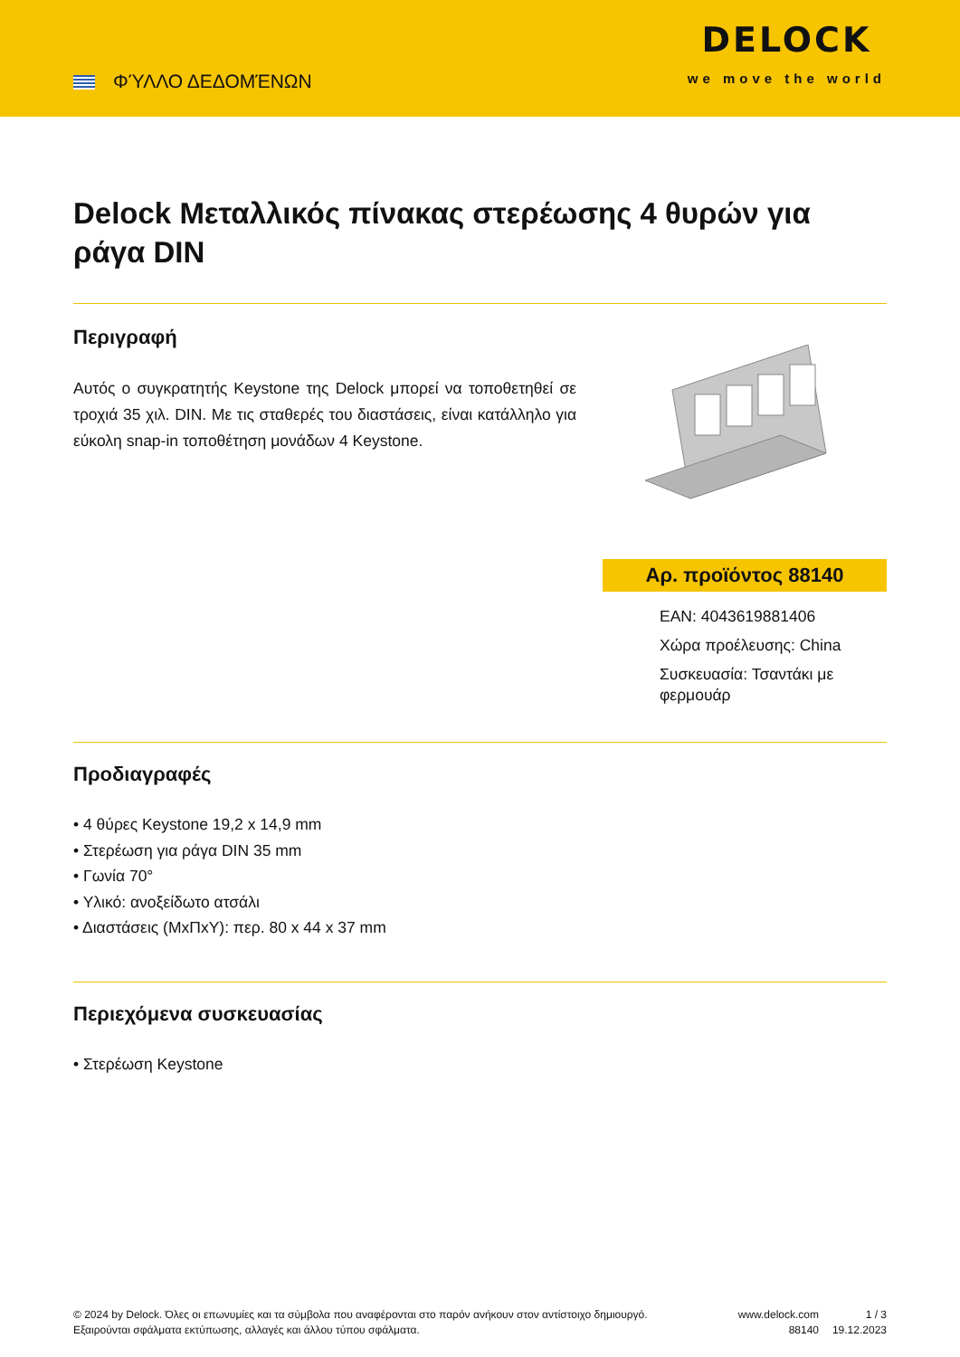ΦΎΛΛΟ ΔΕΔΟΜΈΝΩΝ
DELOCK
we move the world
Delock Μεταλλικός πίνακας στερέωσης 4 θυρών για ράγα DIN
Περιγραφή
Αυτός ο συγκρατητής Keystone της Delock μπορεί να τοποθετηθεί σε τροχιά 35 χιλ. DIN. Με τις σταθερές του διαστάσεις, είναι κατάλληλο για εύκολη snap-in τοποθέτηση μονάδων 4 Keystone.
Αρ. προϊόντος 88140
EAN: 4043619881406
Χώρα προέλευσης: China
Συσκευασία: Τσαντάκι με φερμουάρ
Προδιαγραφές
• 4 θύρες Keystone 19,2 x 14,9 mm
• Στερέωση για ράγα DIN 35 mm
• Γωνία 70°
• Υλικό: ανοξείδωτο ατσάλι
• Διαστάσεις (ΜxΠxΥ): περ. 80 x 44 x 37 mm
Περιεχόμενα συσκευασίας
• Στερέωση Keystone
© 2024 by Delock. Όλες οι επωνυμίες και τα σύμβολα που αναφέρονται στο παρόν ανήκουν στον αντίστοιχο δημιουργό. Εξαιρούνται σφάλματα εκτύπωσης, αλλαγές και άλλου τύπου σφάλματα.
www.delock.com
88140
1 / 3
19.12.2023